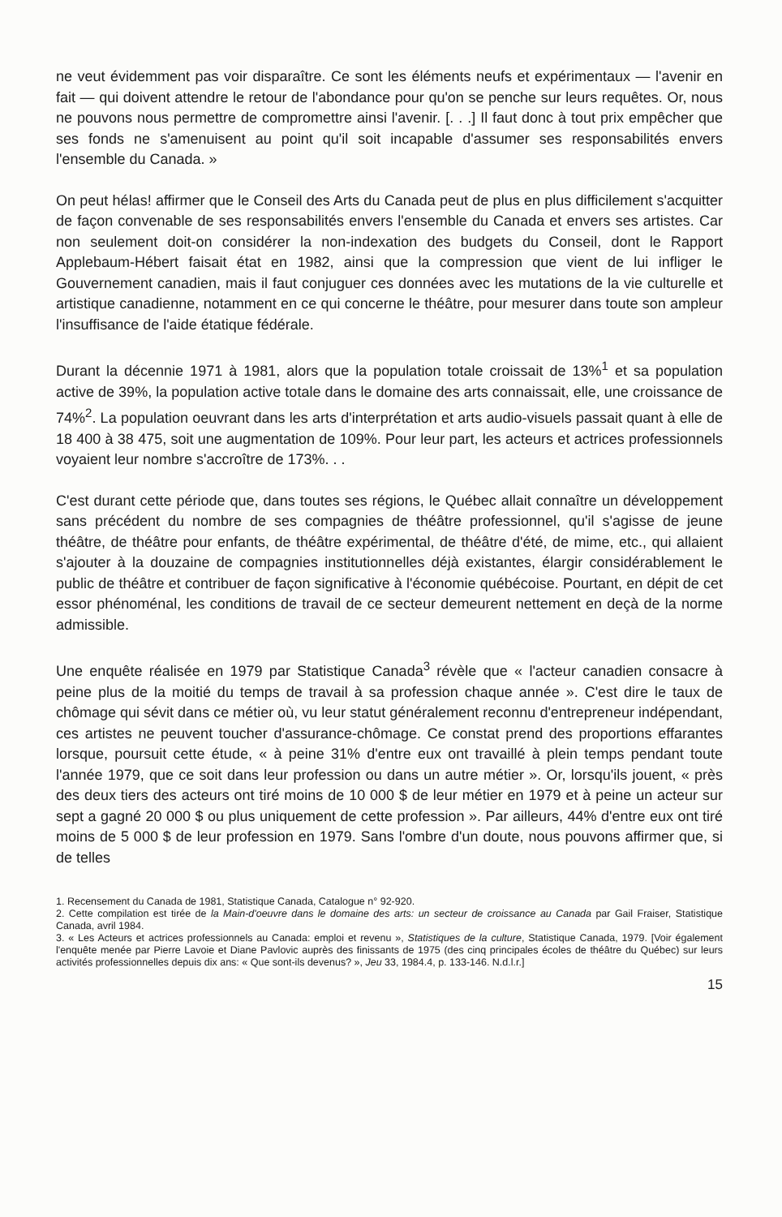ne veut évidemment pas voir disparaître. Ce sont les éléments neufs et expérimentaux — l'avenir en fait — qui doivent attendre le retour de l'abondance pour qu'on se penche sur leurs requêtes. Or, nous ne pouvons nous permettre de compromettre ainsi l'avenir. [. . .] Il faut donc à tout prix empêcher que ses fonds ne s'amenuisent au point qu'il soit incapable d'assumer ses responsabilités envers l'ensemble du Canada. »
On peut hélas! affirmer que le Conseil des Arts du Canada peut de plus en plus difficilement s'acquitter de façon convenable de ses responsabilités envers l'ensemble du Canada et envers ses artistes. Car non seulement doit-on considérer la non-indexation des budgets du Conseil, dont le Rapport Applebaum-Hébert faisait état en 1982, ainsi que la compression que vient de lui infliger le Gouvernement canadien, mais il faut conjuguer ces données avec les mutations de la vie culturelle et artistique canadienne, notamment en ce qui concerne le théâtre, pour mesurer dans toute son ampleur l'insuffisance de l'aide étatique fédérale.
Durant la décennie 1971 à 1981, alors que la population totale croissait de 13%<sup>1</sup> et sa population active de 39%, la population active totale dans le domaine des arts connaissait, elle, une croissance de 74%<sup>2</sup>. La population oeuvrant dans les arts d'interprétation et arts audio-visuels passait quant à elle de 18 400 à 38 475, soit une augmentation de 109%. Pour leur part, les acteurs et actrices professionnels voyaient leur nombre s'accroître de 173%. . .
C'est durant cette période que, dans toutes ses régions, le Québec allait connaître un développement sans précédent du nombre de ses compagnies de théâtre professionnel, qu'il s'agisse de jeune théâtre, de théâtre pour enfants, de théâtre expérimental, de théâtre d'été, de mime, etc., qui allaient s'ajouter à la douzaine de compagnies institutionnelles déjà existantes, élargir considérablement le public de théâtre et contribuer de façon significative à l'économie québécoise. Pourtant, en dépit de cet essor phénoménal, les conditions de travail de ce secteur demeurent nettement en deçà de la norme admissible.
Une enquête réalisée en 1979 par Statistique Canada<sup>3</sup> révèle que « l'acteur canadien consacre à peine plus de la moitié du temps de travail à sa profession chaque année ». C'est dire le taux de chômage qui sévit dans ce métier où, vu leur statut généralement reconnu d'entrepreneur indépendant, ces artistes ne peuvent toucher d'assurance-chômage. Ce constat prend des proportions effarantes lorsque, poursuit cette étude, « à peine 31% d'entre eux ont travaillé à plein temps pendant toute l'année 1979, que ce soit dans leur profession ou dans un autre métier ». Or, lorsqu'ils jouent, « près des deux tiers des acteurs ont tiré moins de 10 000 $ de leur métier en 1979 et à peine un acteur sur sept a gagné 20 000 $ ou plus uniquement de cette profession ». Par ailleurs, 44% d'entre eux ont tiré moins de 5 000 $ de leur profession en 1979. Sans l'ombre d'un doute, nous pouvons affirmer que, si de telles
1. Recensement du Canada de 1981, Statistique Canada, Catalogue n° 92-920.
2. Cette compilation est tirée de la Main-d'oeuvre dans le domaine des arts: un secteur de croissance au Canada par Gail Fraiser, Statistique Canada, avril 1984.
3. « Les Acteurs et actrices professionnels au Canada: emploi et revenu », Statistiques de la culture, Statistique Canada, 1979. [Voir également l'enquête menée par Pierre Lavoie et Diane Pavlovic auprès des finissants de 1975 (des cinq principales écoles de théâtre du Québec) sur leurs activités professionnelles depuis dix ans: « Que sont-ils devenus? », Jeu 33, 1984.4, p. 133-146. N.d.l.r.]
15